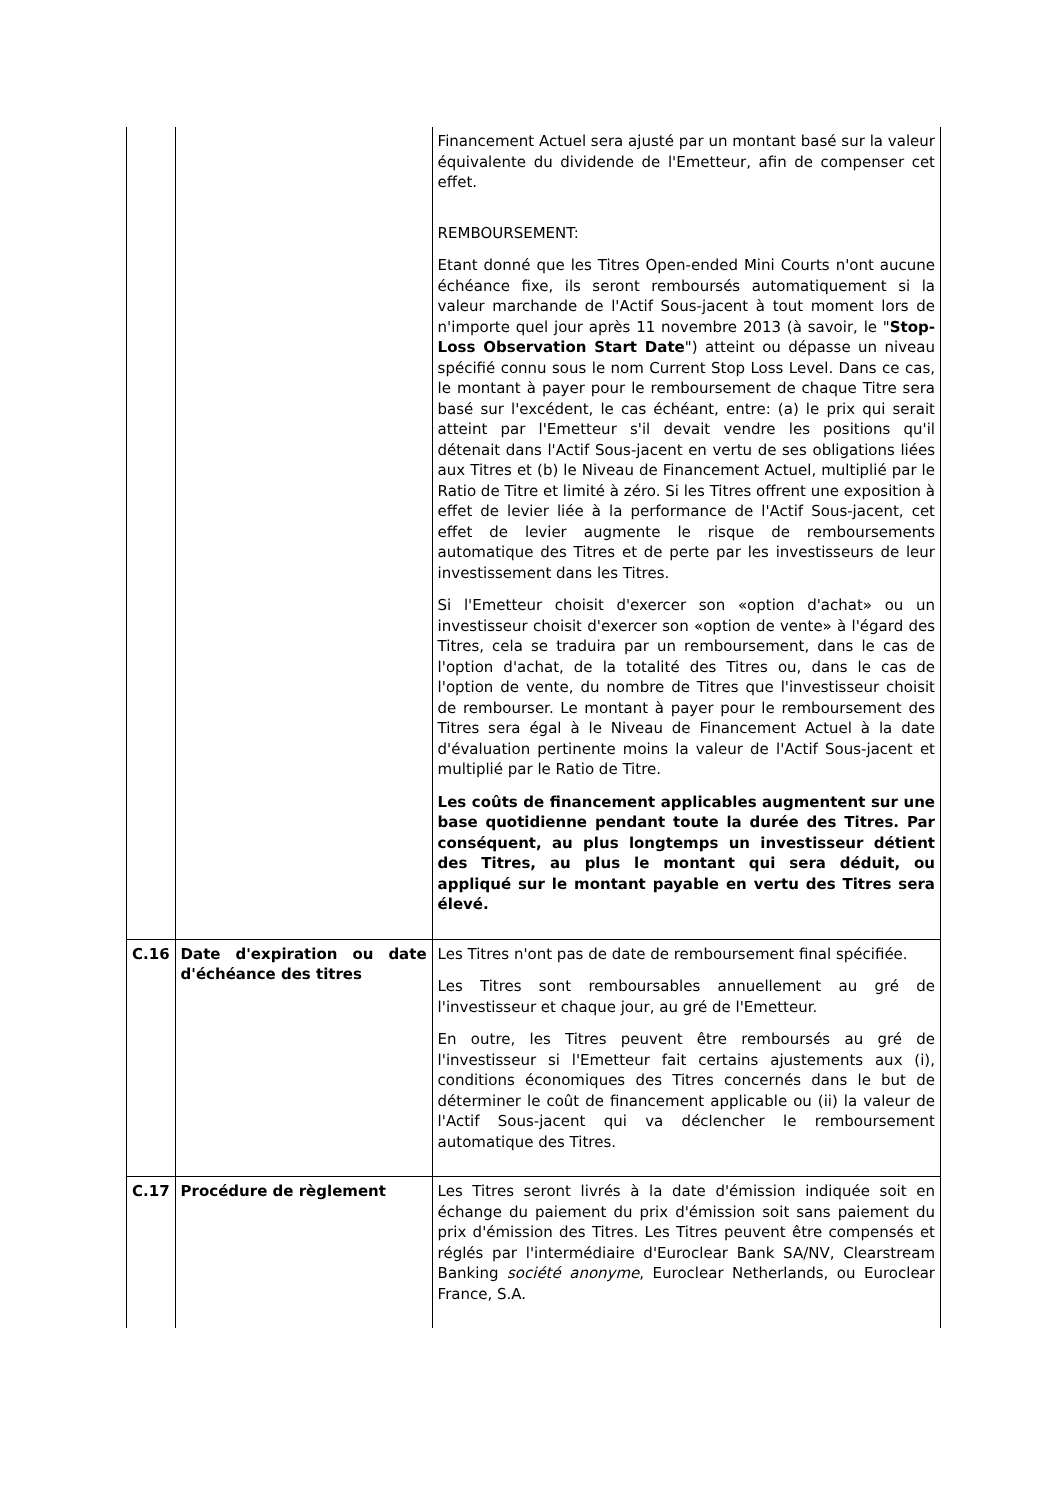| | | Financement Actuel sera ajusté par un montant basé sur la valeur équivalente du dividende de l'Emetteur, afin de compenser cet effet. REMBOURSEMENT: Etant donné que les Titres Open-ended Mini Courts n'ont aucune échéance fixe, ils seront remboursés automatiquement si la valeur marchande de l'Actif Sous-jacent à tout moment lors de n'importe quel jour après 11 novembre 2013 (à savoir, le " Stop-Loss Observation Start Date ") atteint ou dépasse un niveau spécifié connu sous le nom Current Stop Loss Level. Dans ce cas, le montant à payer pour le remboursement de chaque Titre sera basé sur l'excédent, le cas échéant, entre: (a) le prix qui serait atteint par l'Emetteur s'il devait vendre les positions qu'il détenait dans l'Actif Sous-jacent en vertu de ses obligations liées aux Titres et (b) le Niveau de Financement Actuel, multiplié par le Ratio de Titre et limité à zéro. Si les Titres offrent une exposition à effet de levier liée à la performance de l'Actif Sous-jacent, cet effet de levier augmente le risque de remboursements automatique des Titres et de perte par les investisseurs de leur investissement dans les Titres. Si l'Emetteur choisit d'exercer son «option d'achat» ou un investisseur choisit d'exercer son «option de vente» à l'égard des Titres, cela se traduira par un remboursement, dans le cas de l'option d'achat, de la totalité des Titres ou, dans le cas de l'option de vente, du nombre de Titres que l'investisseur choisit de rembourser. Le montant à payer pour le remboursement des Titres sera égal à le Niveau de Financement Actuel à la date d'évaluation pertinente moins la valeur de l'Actif Sous-jacent et multiplié par le Ratio de Titre. Les coûts de financement applicables augmentent sur une base quotidienne pendant toute la durée des Titres. Par conséquent, au plus longtemps un investisseur détient des Titres, au plus le montant qui sera déduit, ou appliqué sur le montant payable en vertu des Titres sera élevé. |
| C.16 | Date d'expiration ou date d'échéance des titres | Les Titres n'ont pas de date de remboursement final spécifiée. Les Titres sont remboursables annuellement au gré de l'investisseur et chaque jour, au gré de l'Emetteur. En outre, les Titres peuvent être remboursés au gré de l'investisseur si l'Emetteur fait certains ajustements aux (i), conditions économiques des Titres concernés dans le but de déterminer le coût de financement applicable ou (ii) la valeur de l'Actif Sous-jacent qui va déclencher le remboursement automatique des Titres. |
| C.17 | Procédure de règlement | Les Titres seront livrés à la date d'émission indiquée soit en échange du paiement du prix d'émission soit sans paiement du prix d'émission des Titres. Les Titres peuvent être compensés et réglés par l'intermédiaire d'Euroclear Bank SA/NV, Clearstream Banking société anonyme , Euroclear Netherlands, ou Euroclear France, S.A. |